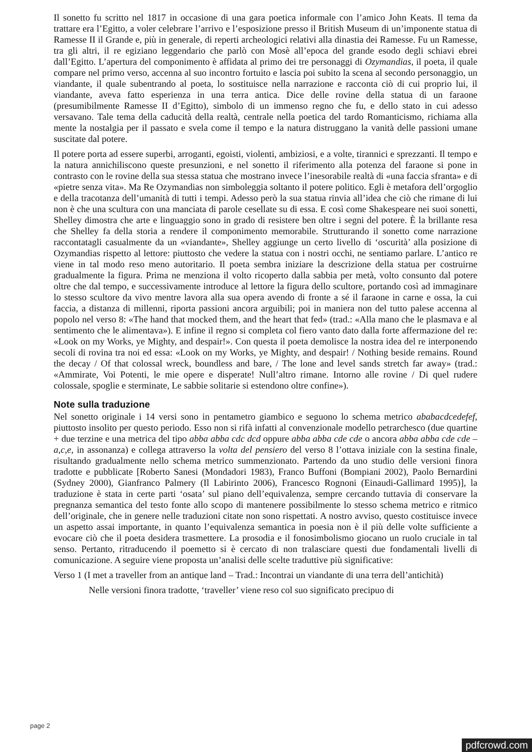Il sonetto fu scritto nel 1817 in occasione di una gara poetica informale con l’amico John Keats. Il tema da trattare era l’Egitto, a voler celebrare l’arrivo e l’esposizione presso il British Museum di un’imponente statua di Ramesse II il Grande e, più in generale, di reperti archeologici relativi alla dinastia dei Ramesse. Fu un Ramesse, tra gli altri, il re egiziano leggendario che parlò con Mosè all’epoca del grande esodo degli schiavi ebrei dall’Egitto. L’apertura del componimento è affidata al primo dei tre personaggi di Ozymandias, il poeta, il quale compare nel primo verso, accenna al suo incontro fortuito e lascia poi subito la scena al secondo personaggio, un viandante, il quale subentrando al poeta, lo sostituisce nella narrazione e racconta ciò di cui proprio lui, il viandante, aveva fatto esperienza in una terra antica. Dice delle rovine della statua di un faraone (presumibilmente Ramesse II d’Egitto), simbolo di un immenso regno che fu, e dello stato in cui adesso versavano. Tale tema della caducità della realtà, centrale nella poetica del tardo Romanticismo, richiama alla mente la nostalgia per il passato e svela come il tempo e la natura distruggano la vanità delle passioni umane suscitate dal potere.
Il potere porta ad essere superbi, arroganti, egoisti, violenti, ambiziosi, e a volte, tirannici e sprezzanti. Il tempo e la natura annichiliscono queste presunzioni, e nel sonetto il riferimento alla potenza del faraone si pone in contrasto con le rovine della sua stessa statua che mostrano invece l’inesorabile realtà di «una faccia sfranta» e di «pietre senza vita». Ma Re Ozymandias non simboleggia soltanto il potere politico. Egli è metafora dell’orgoglio e della tracotanza dell’umanità di tutti i tempi. Adesso però la sua statua rinvia all’idea che ciò che rimane di lui non è che una scultura con una manciata di parole cesellate su di essa. E così come Shakespeare nei suoi sonetti, Shelley dimostra che arte e linguaggio sono in grado di resistere ben oltre i segni del potere. È la brillante resa che Shelley fa della storia a rendere il componimento memorabile. Strutturando il sonetto come narrazione raccontatagli casualmente da un «viandante», Shelley aggiunge un certo livello di ‘oscurità’ alla posizione di Ozymandias rispetto al lettore: piuttosto che vedere la statua con i nostri occhi, ne sentiamo parlare. L’antico re viene in tal modo reso meno autoritario. Il poeta sembra iniziare la descrizione della statua per costruirne gradualmente la figura. Prima ne menziona il volto ricoperto dalla sabbia per metà, volto consunto dal potere oltre che dal tempo, e successivamente introduce al lettore la figura dello scultore, portando così ad immaginare lo stesso scultore da vivo mentre lavora alla sua opera avendo di fronte a sé il faraone in carne e ossa, la cui faccia, a distanza di millenni, riporta passioni ancora arguibili; poi in maniera non del tutto palese accenna al popolo nel verso 8: «The hand that mocked them, and the heart that fed» (trad.: «Alla mano che le plasmava e al sentimento che le alimentava»). E infine il regno si completa col fiero vanto dato dalla forte affermazione del re: «Look on my Works, ye Mighty, and despair!». Con questa il poeta demolisce la nostra idea del re interponendo secoli di rovina tra noi ed essa: «Look on my Works, ye Mighty, and despair! / Nothing beside remains. Round the decay / Of that colossal wreck, boundless and bare, / The lone and level sands stretch far away» (trad.: «Ammirate, Voi Potenti, le mie opere e disperate! Null’altro rimane. Intorno alle rovine / Di quel rudere colossale, spoglie e sterminate, Le sabbie solitarie si estendono oltre confine»).
Note sulla traduzione
Nel sonetto originale i 14 versi sono in pentametro giambico e seguono lo schema metrico ababacdcedefef, piuttosto insolito per questo periodo. Esso non si rifà infatti al convenzionale modello petrarchesco (due quartine + due terzine e una metrica del tipo abba abba cdc dcd oppure abba abba cde cde o ancora abba abba cde cde – a,c,e, in assonanza) e collega attraverso la volta del pensiero del verso 8 l’ottava iniziale con la sestina finale, risultando gradualmente nello schema metrico summenzionato. Partendo da uno studio delle versioni finora tradotte e pubblicate [Roberto Sanesi (Mondadori 1983), Franco Buffoni (Bompiani 2002), Paolo Bernardini (Sydney 2000), Gianfranco Palmery (Il Labirinto 2006), Francesco Rognoni (Einaudi-Gallimard 1995)], la traduzione è stata in certe parti ‘osata’ sul piano dell’equivalenza, sempre cercando tuttavia di conservare la pregnanza semantica del testo fonte allo scopo di mantenere possibilmente lo stesso schema metrico e ritmico dell’originale, che in genere nelle traduzioni citate non sono rispettati. A nostro avviso, questo costituisce invece un aspetto assai importante, in quanto l’equivalenza semantica in poesia non è il più delle volte sufficiente a evocare ciò che il poeta desidera trasmettere. La prosodia e il fonosimbolismo giocano un ruolo cruciale in tal senso. Pertanto, ritraducendo il poemetto si è cercato di non tralasciare questi due fondamentali livelli di comunicazione. A seguire viene proposta un’analisi delle scelte traduttive più significative:
Verso 1 (I met a traveller from an antique land – Trad.: Incontrai un viandante di una terra dell’antichità)
Nelle versioni finora tradotte, ‘traveller’ viene reso col suo significato precipuo di
page 2
pdfcrowd.com